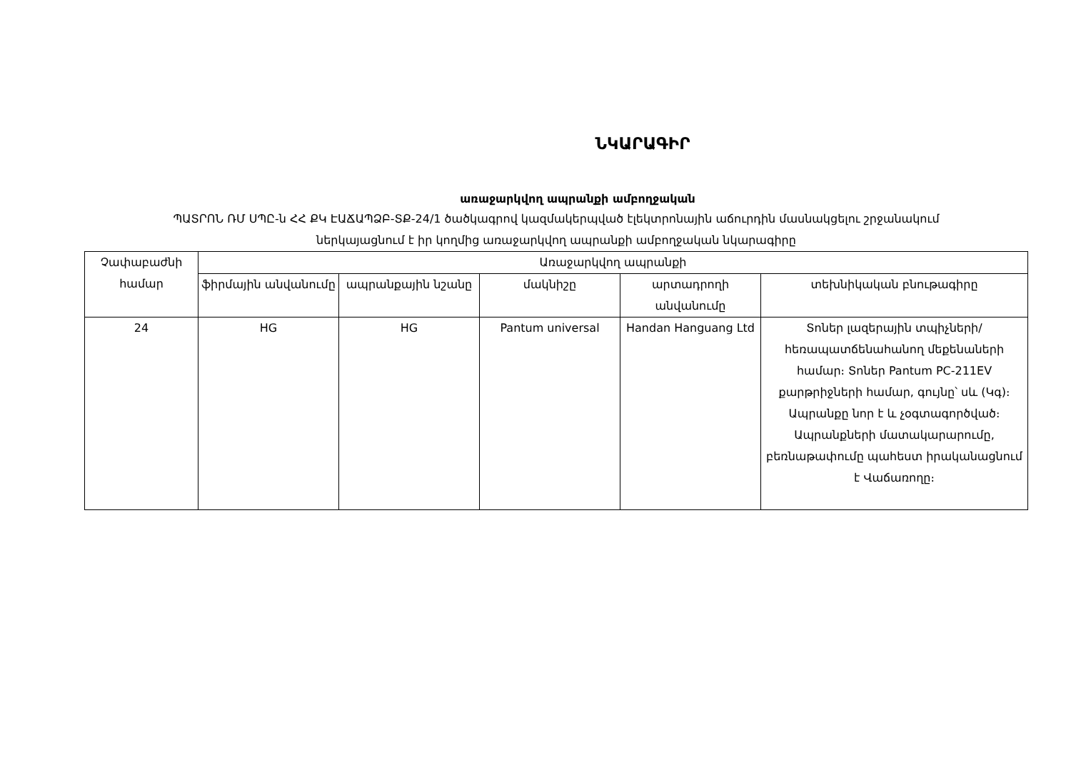ՆԿԱՐԱԳԻՐ
առաջարկվող ապրանքի ամբողջական
ՊԱՏՐՈՆ ՌՄ ՍՊԸ-ն ՀՀ ՔԿ ԷԱՃԱՊՁԲ-ՏՔ-24/1 ծածկագրով կազմակերպված էլեկտրոնային աճուրդին մասնակցելու շրջանակում
ներկայացնում է իր կողմից առաջարկվող ապրանքի ամբողջական նկարագիրը
| Չափաբաժնի համար | Առաջարկվող ապրանքի | | | | |
| --- | --- | --- | --- | --- | --- |
| | ֆիրմային անվանումը | ապրանքային նշանը | մակնիշը | արտադրողի անվանումը | տեխնիկական բնութագիրը |
| 24 | HG | HG | Pantum universal | Handan Hanguang Ltd | Տոներ լազերային տպիչների/հեռապատճենահանող մեքենաների համար։ Տոներ Pantum PC-211EV քարթրիջների համար, գույնը՝ սև (Կգ)։ Ապրանքը նոր է և չօգտագործված։ Ապրանքների մատակարարումը, բեռնաթափումը պահեստ իրականացնում է Վաճառողը։ |